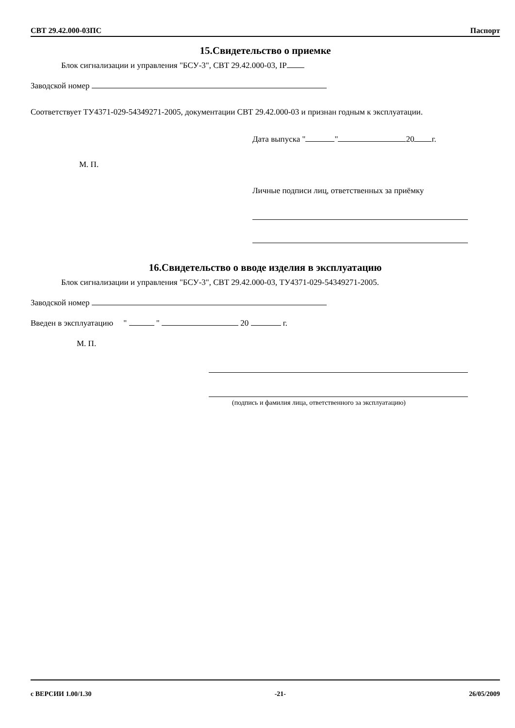СВТ 29.42.000-03ПС Паспорт
15.Свидетельство о приемке
Блок сигнализации и управления "БСУ-3", СВТ 29.42.000-03, IP
Заводской номер
Соответствует ТУ4371-029-54349271-2005, документации СВТ 29.42.000-03 и признан годным к эксплуатации.
Дата выпуска " " 20 г.
М. П.
Личные подписи лиц, ответственных за приёмку
16.Свидетельство о вводе изделия в эксплуатацию
Блок сигнализации и управления "БСУ-3", СВТ 29.42.000-03, ТУ4371-029-54349271-2005.
Заводской номер
Введен в эксплуатацию " " 20 г.
М. П.
(подпись и фамилия лица, ответственного за эксплуатацию)
с ВЕРСИИ 1.00/1.30 -21- 26/05/2009